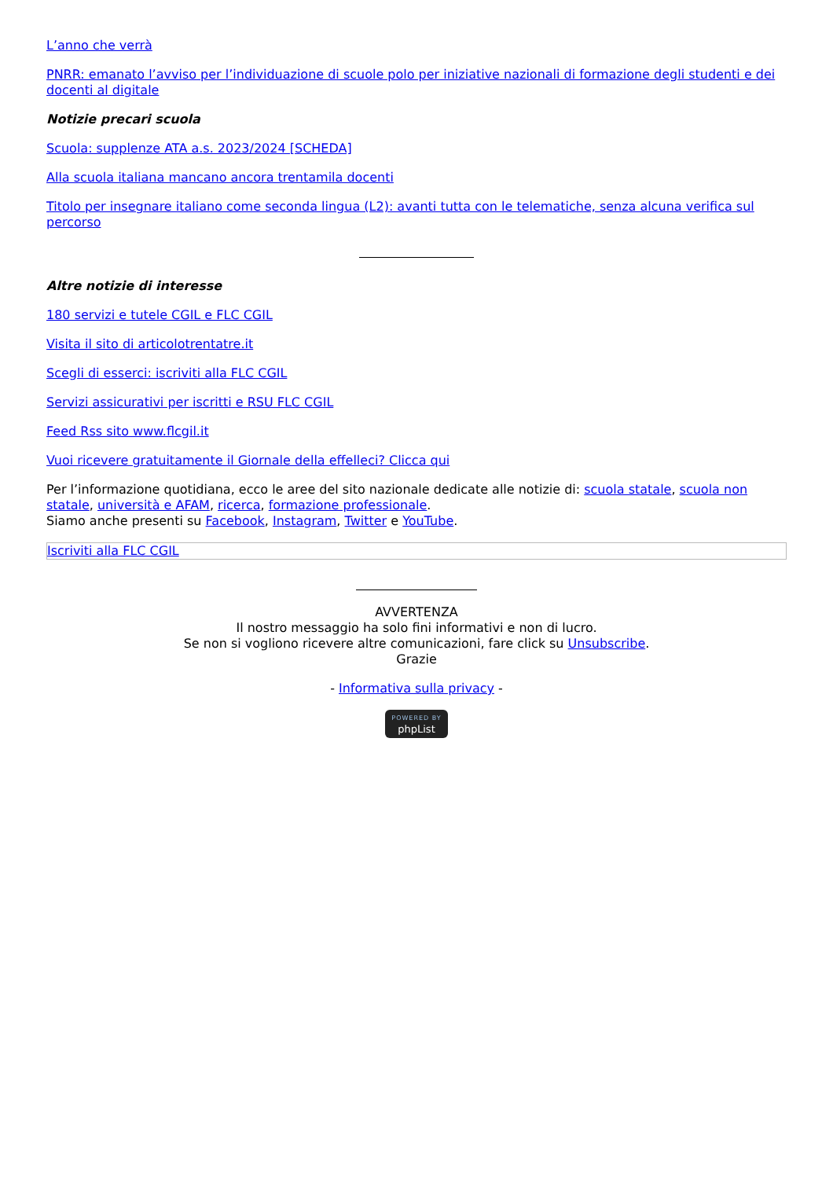L’anno che verrà
PNRR: emanato l’avviso per l’individuazione di scuole polo per iniziative nazionali di formazione degli studenti e dei docenti al digitale
Notizie precari scuola
Scuola: supplenze ATA a.s. 2023/2024 [SCHEDA]
Alla scuola italiana mancano ancora trentamila docenti
Titolo per insegnare italiano come seconda lingua (L2): avanti tutta con le telematiche, senza alcuna verifica sul percorso
Altre notizie di interesse
180 servizi e tutele CGIL e FLC CGIL
Visita il sito di articolotrentatre.it
Scegli di esserci: iscriviti alla FLC CGIL
Servizi assicurativi per iscritti e RSU FLC CGIL
Feed Rss sito www.flcgil.it
Vuoi ricevere gratuitamente il Giornale della effelleci? Clicca qui
Per l’informazione quotidiana, ecco le aree del sito nazionale dedicate alle notizie di: scuola statale, scuola non statale, università e AFAM, ricerca, formazione professionale.
Siamo anche presenti su Facebook, Instagram, Twitter e YouTube.
Iscriviti alla FLC CGIL
AVVERTENZA
Il nostro messaggio ha solo fini informativi e non di lucro.
Se non si vogliono ricevere altre comunicazioni, fare click su Unsubscribe.
Grazie
- Informativa sulla privacy -
POWERED BY
phpList